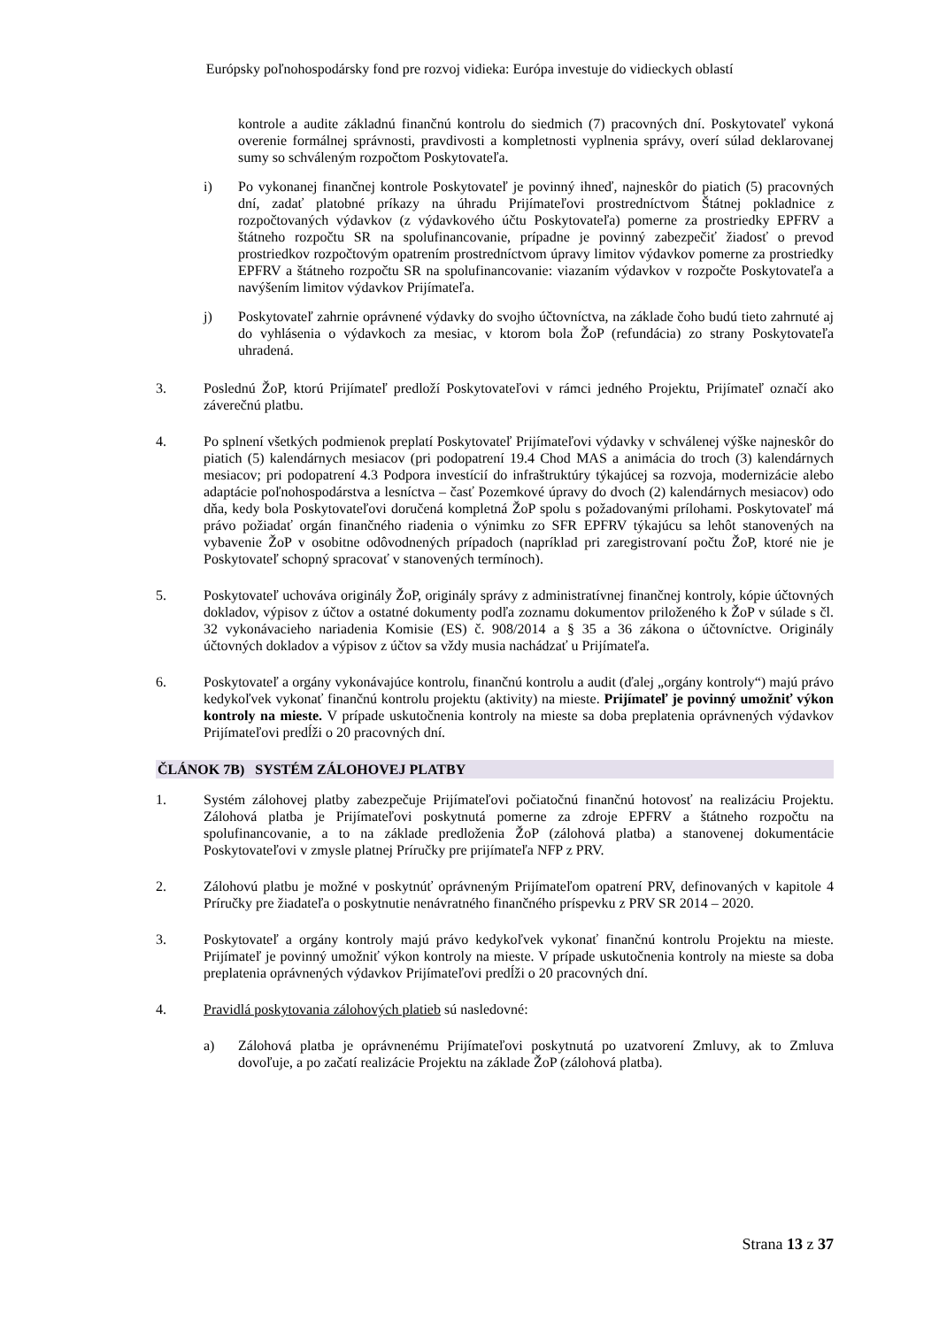Európsky poľnohospodársky fond pre rozvoj vidieka: Európa investuje do vidieckych oblastí
kontrole a audite základnú finančnú kontrolu do siedmich (7) pracovných dní. Poskytovateľ vykoná overenie formálnej správnosti, pravdivosti a kompletnosti vyplnenia správy, overí súlad deklarovanej sumy so schváleným rozpočtom Poskytovateľa.
i) Po vykonanej finančnej kontrole Poskytovateľ je povinný ihneď, najneskôr do piatich (5) pracovných dní, zadať platobné príkazy na úhradu Prijímateľovi prostredníctvom Štátnej pokladnice z rozpočtovaných výdavkov (z výdavkového účtu Poskytovateľa) pomerne za prostriedky EPFRV a štátneho rozpočtu SR na spolufinancovanie, prípadne je povinný zabezpečiť žiadosť o prevod prostriedkov rozpočtovým opatrením prostredníctvom úpravy limitov výdavkov pomerne za prostriedky EPFRV a štátneho rozpočtu SR na spolufinancovanie: viazaním výdavkov v rozpočte Poskytovateľa a navýšením limitov výdavkov Prijímateľa.
j) Poskytovateľ zahrnie oprávnené výdavky do svojho účtovníctva, na základe čoho budú tieto zahrnuté aj do vyhlásenia o výdavkoch za mesiac, v ktorom bola ŽoP (refundácia) zo strany Poskytovateľa uhradená.
3. Poslednú ŽoP, ktorú Prijímateľ predloží Poskytovateľovi v rámci jedného Projektu, Prijímateľ označí ako záverečnú platbu.
4. Po splnení všetkých podmienok preplatí Poskytovateľ Prijímateľovi výdavky v schválenej výške najneskôr do piatich (5) kalendárnych mesiacov (pri podopatrení 19.4 Chod MAS a animácia do troch (3) kalendárnych mesiacov; pri podopatrení 4.3 Podpora investícií do infraštruktúry týkajúcej sa rozvoja, modernizácie alebo adaptácie poľnohospodárstva a lesníctva – časť Pozemkové úpravy do dvoch (2) kalendárnych mesiacov) odo dňa, kedy bola Poskytovateľovi doručená kompletná ŽoP spolu s požadovanými prílohami. Poskytovateľ má právo požiadať orgán finančného riadenia o výnimku zo SFR EPFRV týkajúcu sa lehôt stanovených na vybavenie ŽoP v osobitne odôvodnených prípadoch (napríklad pri zaregistrovaní počtu ŽoP, ktoré nie je Poskytovateľ schopný spracovať v stanovených termínoch).
5. Poskytovateľ uchováva originály ŽoP, originály správy z administratívnej finančnej kontroly, kópie účtovných dokladov, výpisov z účtov a ostatné dokumenty podľa zoznamu dokumentov priloženého k ŽoP v súlade s čl. 32 vykonávacieho nariadenia Komisie (ES) č. 908/2014 a § 35 a 36 zákona o účtovníctve. Originály účtovných dokladov a výpisov z účtov sa vždy musia nachádzať u Prijímateľa.
6. Poskytovateľ a orgány vykonávajúce kontrolu, finančnú kontrolu a audit (ďalej „orgány kontroly“) majú právo kedykoľvek vykonať finančnú kontrolu projektu (aktivity) na mieste. Prijímateľ je povinný umožniť výkon kontroly na mieste. V prípade uskutočnenia kontroly na mieste sa doba preplatenia oprávnených výdavkov Prijímateľovi predĺži o 20 pracovných dní.
ČLÁNOK 7B) SYSTÉM ZÁLOHOVEJ PLATBY
1. Systém zálohovej platby zabezpečuje Prijímateľovi počiatočnú finančnú hotovosť na realizáciu Projektu. Zálohová platba je Prijímateľovi poskytnutá pomerne za zdroje EPFRV a štátneho rozpočtu na spolufinancovanie, a to na základe predloženia ŽoP (zálohová platba) a stanovenej dokumentácie Poskytovateľovi v zmysle platnej Príručky pre prijímateľa NFP z PRV.
2. Zálohovú platbu je možné v poskytnúť oprávneným Prijímateľom opatrení PRV, definovaných v kapitole 4 Príručky pre žiadateľa o poskytnutie nenávratného finančného príspevku z PRV SR 2014 – 2020.
3. Poskytovateľ a orgány kontroly majú právo kedykoľvek vykonať finančnú kontrolu Projektu na mieste. Prijímateľ je povinný umožniť výkon kontroly na mieste. V prípade uskutočnenia kontroly na mieste sa doba preplatenia oprávnených výdavkov Prijímateľovi predĺži o 20 pracovných dní.
4. Pravidlá poskytovania zálohových platieb sú nasledovné:
a) Zálohová platba je oprávnenému Prijímateľovi poskytnutá po uzatvorení Zmluvy, ak to Zmluva dovoľuje, a po začatí realizácie Projektu na základe ŽoP (zálohová platba).
Strana 13 z 37